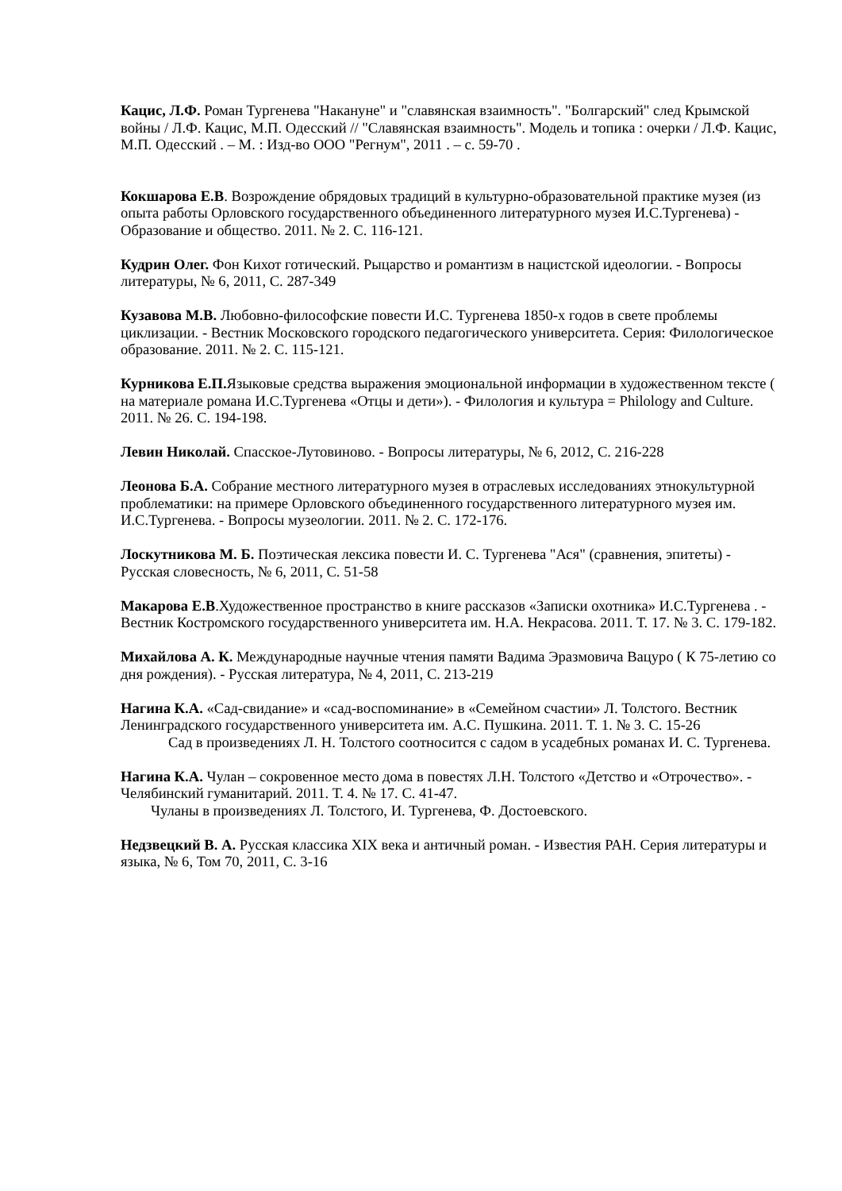Кацис, Л.Ф. Роман Тургенева "Накануне" и "славянская взаимность". "Болгарский" след Крымской войны / Л.Ф. Кацис, М.П. Одесский // "Славянская взаимность". Модель и топика : очерки / Л.Ф. Кацис, М.П. Одесский . – М. : Изд-во ООО "Регнум", 2011 . – с. 59-70 .
Кокшарова Е.В. Возрождение обрядовых традиций в культурно-образовательной практике музея (из опыта работы Орловского государственного объединенного литературного музея И.С.Тургенева) - Образование и общество. 2011. № 2. С. 116-121.
Кудрин Олег. Фон Кихот готический. Рыцарство и романтизм в нацистской идеологии. - Вопросы литературы, № 6, 2011, С. 287-349
Кузавова М.В. Любовно-философские повести И.С. Тургенева 1850-х годов в свете проблемы циклизации. - Вестник Московского городского педагогического университета. Серия: Филологическое образование. 2011. № 2. С. 115-121.
Курникова Е.П. Языковые средства выражения эмоциональной информации в художественном тексте ( на материале романа И.С.Тургенева «Отцы и дети»). - Филология и культура = Philology and Culture. 2011. № 26. С. 194-198.
Левин Николай. Спасское-Лутовиново. - Вопросы литературы, № 6, 2012, С. 216-228
Леонова Б.А. Собрание местного литературного музея в отраслевых исследованиях этнокультурной проблематики: на примере Орловского объединенного государственного литературного музея им. И.С.Тургенева. - Вопросы музеологии. 2011. № 2. С. 172-176.
Лоскутникова М. Б. Поэтическая лексика повести И. С. Тургенева "Ася" (сравнения, эпитеты) - Русская словесность, № 6, 2011, С. 51-58
Макарова Е.В.Художественное пространство в книге рассказов «Записки охотника» И.С.Тургенева . - Вестник Костромского государственного университета им. Н.А. Некрасова. 2011. Т. 17. № 3. С. 179-182.
Михайлова А. К. Международные научные чтения памяти Вадима Эразмовича Вацуро ( К 75-летию со дня рождения). - Русская литература, № 4, 2011, С. 213-219
Нагина К.А. «Сад-свидание» и «сад-воспоминание» в «Семейном счастии» Л. Толстого. Вестник Ленинградского государственного университета им. А.С. Пушкина. 2011. Т. 1. № 3. С. 15-26
Сад в произведениях Л. Н. Толстого соотносится с садом в усадебных романах И. С. Тургенева.
Нагина К.А. Чулан – сокровенное место дома в повестях Л.Н. Толстого «Детство и «Отрочество». - Челябинский гуманитарий. 2011. Т. 4. № 17. С. 41-47.
Чуланы в произведениях Л. Толстого, И. Тургенева, Ф. Достоевского.
Недзвецкий В. А. Русская классика XIX века и античный роман. - Известия РАН. Серия литературы и языка, № 6, Том 70, 2011, С. 3-16